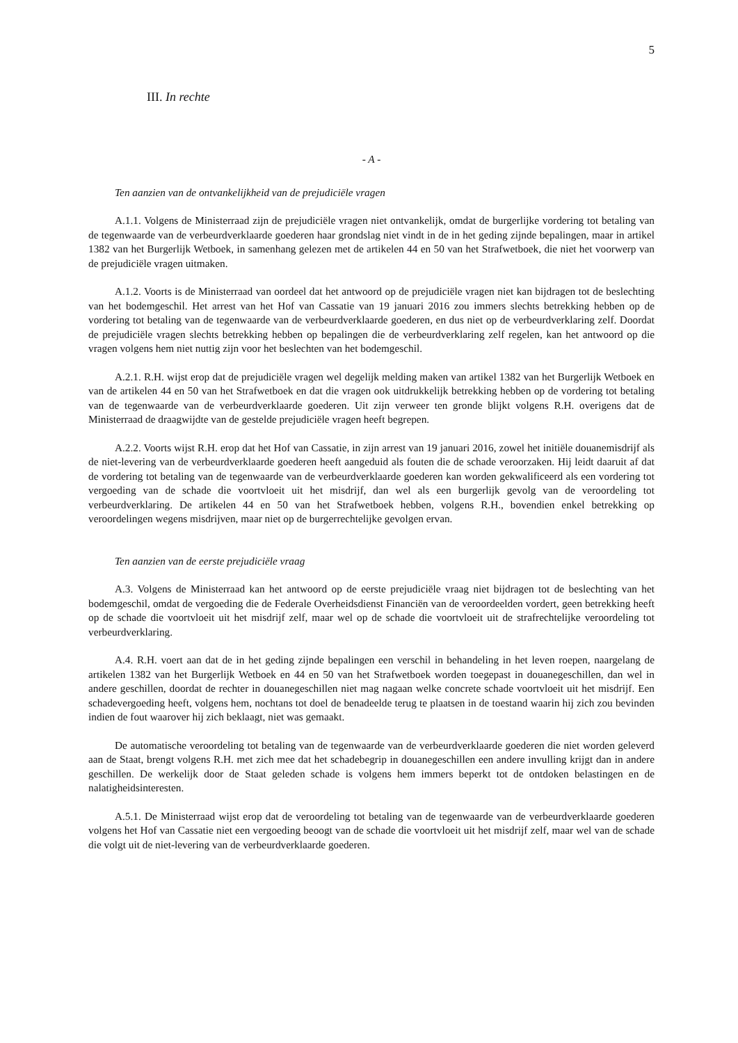5
III. In rechte
- A -
Ten aanzien van de ontvankelijkheid van de prejudiciële vragen
A.1.1. Volgens de Ministerraad zijn de prejudiciële vragen niet ontvankelijk, omdat de burgerlijke vordering tot betaling van de tegenwaarde van de verbeurdverklaarde goederen haar grondslag niet vindt in de in het geding zijnde bepalingen, maar in artikel 1382 van het Burgerlijk Wetboek, in samenhang gelezen met de artikelen 44 en 50 van het Strafwetboek, die niet het voorwerp van de prejudiciële vragen uitmaken.
A.1.2. Voorts is de Ministerraad van oordeel dat het antwoord op de prejudiciële vragen niet kan bijdragen tot de beslechting van het bodemgeschil. Het arrest van het Hof van Cassatie van 19 januari 2016 zou immers slechts betrekking hebben op de vordering tot betaling van de tegenwaarde van de verbeurdverklaarde goederen, en dus niet op de verbeurdverklaring zelf. Doordat de prejudiciële vragen slechts betrekking hebben op bepalingen die de verbeurdverklaring zelf regelen, kan het antwoord op die vragen volgens hem niet nuttig zijn voor het beslechten van het bodemgeschil.
A.2.1. R.H. wijst erop dat de prejudiciële vragen wel degelijk melding maken van artikel 1382 van het Burgerlijk Wetboek en van de artikelen 44 en 50 van het Strafwetboek en dat die vragen ook uitdrukkelijk betrekking hebben op de vordering tot betaling van de tegenwaarde van de verbeurdverklaarde goederen. Uit zijn verweer ten gronde blijkt volgens R.H. overigens dat de Ministerraad de draagwijdte van de gestelde prejudiciële vragen heeft begrepen.
A.2.2. Voorts wijst R.H. erop dat het Hof van Cassatie, in zijn arrest van 19 januari 2016, zowel het initiële douanemisdrijf als de niet-levering van de verbeurdverklaarde goederen heeft aangeduid als fouten die de schade veroorzaken. Hij leidt daaruit af dat de vordering tot betaling van de tegenwaarde van de verbeurdverklaarde goederen kan worden gekwalificeerd als een vordering tot vergoeding van de schade die voortvloeit uit het misdrijf, dan wel als een burgerlijk gevolg van de veroordeling tot verbeurdverklaring. De artikelen 44 en 50 van het Strafwetboek hebben, volgens R.H., bovendien enkel betrekking op veroordelingen wegens misdrijven, maar niet op de burgerrechtelijke gevolgen ervan.
Ten aanzien van de eerste prejudiciële vraag
A.3. Volgens de Ministerraad kan het antwoord op de eerste prejudiciële vraag niet bijdragen tot de beslechting van het bodemgeschil, omdat de vergoeding die de Federale Overheidsdienst Financiën van de veroordeelden vordert, geen betrekking heeft op de schade die voortvloeit uit het misdrijf zelf, maar wel op de schade die voortvloeit uit de strafrechtelijke veroordeling tot verbeurdverklaring.
A.4. R.H. voert aan dat de in het geding zijnde bepalingen een verschil in behandeling in het leven roepen, naargelang de artikelen 1382 van het Burgerlijk Wetboek en 44 en 50 van het Strafwetboek worden toegepast in douanegeschillen, dan wel in andere geschillen, doordat de rechter in douanegeschillen niet mag nagaan welke concrete schade voortvloeit uit het misdrijf. Een schadevergoeding heeft, volgens hem, nochtans tot doel de benadeelde terug te plaatsen in de toestand waarin hij zich zou bevinden indien de fout waarover hij zich beklaagt, niet was gemaakt.
De automatische veroordeling tot betaling van de tegenwaarde van de verbeurdverklaarde goederen die niet worden geleverd aan de Staat, brengt volgens R.H. met zich mee dat het schadebegrip in douanegeschillen een andere invulling krijgt dan in andere geschillen. De werkelijk door de Staat geleden schade is volgens hem immers beperkt tot de ontdoken belastingen en de nalatigheidsinteresten.
A.5.1. De Ministerraad wijst erop dat de veroordeling tot betaling van de tegenwaarde van de verbeurdverklaarde goederen volgens het Hof van Cassatie niet een vergoeding beoogt van de schade die voortvloeit uit het misdrijf zelf, maar wel van de schade die volgt uit de niet-levering van de verbeurdverklaarde goederen.